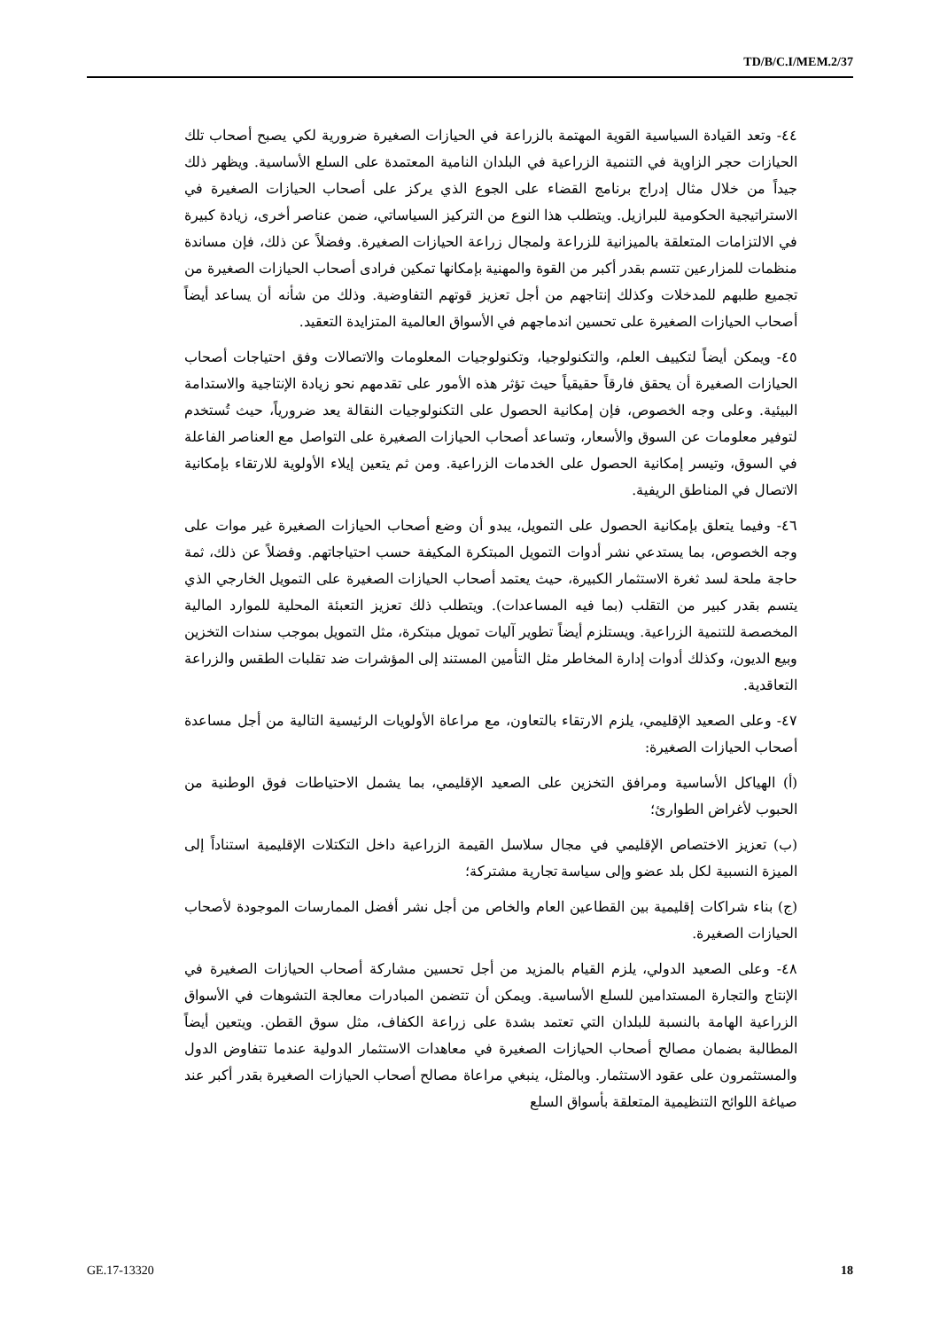TD/B/C.I/MEM.2/37
٤٤- وتعد القيادة السياسية القوية المهتمة بالزراعة في الحيازات الصغيرة ضرورية لكي يصبح أصحاب تلك الحيازات حجر الزاوية في التنمية الزراعية في البلدان النامية المعتمدة على السلع الأساسية. ويظهر ذلك جيداً من خلال مثال إدراج برنامج القضاء على الجوع الذي يركز على أصحاب الحيازات الصغيرة في الاستراتيجية الحكومية للبرازيل. ويتطلب هذا النوع من التركيز السياساتي، ضمن عناصر أخرى، زيادة كبيرة في الالتزامات المتعلقة بالميزانية للزراعة ولمجال زراعة الحيازات الصغيرة. وفضلاً عن ذلك، فإن مساندة منظمات للمزارعين تتسم بقدر أكبر من القوة والمهنية بإمكانها تمكين فرادى أصحاب الحيازات الصغيرة من تجميع طلبهم للمدخلات وكذلك إنتاجهم من أجل تعزيز قوتهم التفاوضية. وذلك من شأنه أن يساعد أيضاً أصحاب الحيازات الصغيرة على تحسين اندماجهم في الأسواق العالمية المتزايدة التعقيد.
٤٥- ويمكن أيضاً لتكييف العلم، والتكنولوجيا، وتكنولوجيات المعلومات والاتصالات وفق احتياجات أصحاب الحيازات الصغيرة أن يحقق فارقاً حقيقياً حيث تؤثر هذه الأمور على تقدمهم نحو زيادة الإنتاجية والاستدامة البيئية. وعلى وجه الخصوص، فإن إمكانية الحصول على التكنولوجيات النقالة يعد ضرورياً، حيث تُستخدم لتوفير معلومات عن السوق والأسعار، وتساعد أصحاب الحيازات الصغيرة على التواصل مع العناصر الفاعلة في السوق، وتيسر إمكانية الحصول على الخدمات الزراعية. ومن ثم يتعين إيلاء الأولوية للارتقاء بإمكانية الاتصال في المناطق الريفية.
٤٦- وفيما يتعلق بإمكانية الحصول على التمويل، يبدو أن وضع أصحاب الحيازات الصغيرة غير موات على وجه الخصوص، بما يستدعي نشر أدوات التمويل المبتكرة المكيفة حسب احتياجاتهم. وفضلاً عن ذلك، ثمة حاجة ملحة لسد ثغرة الاستثمار الكبيرة، حيث يعتمد أصحاب الحيازات الصغيرة على التمويل الخارجي الذي يتسم بقدر كبير من التقلب (بما فيه المساعدات). ويتطلب ذلك تعزيز التعبئة المحلية للموارد المالية المخصصة للتنمية الزراعية. ويستلزم أيضاً تطوير آليات تمويل مبتكرة، مثل التمويل بموجب سندات التخزين وبيع الديون، وكذلك أدوات إدارة المخاطر مثل التأمين المستند إلى المؤشرات ضد تقلبات الطقس والزراعة التعاقدية.
٤٧- وعلى الصعيد الإقليمي، يلزم الارتقاء بالتعاون، مع مراعاة الأولويات الرئيسية التالية من أجل مساعدة أصحاب الحيازات الصغيرة:
(أ) الهياكل الأساسية ومرافق التخزين على الصعيد الإقليمي، بما يشمل الاحتياطات فوق الوطنية من الحبوب لأغراض الطوارئ؛
(ب) تعزيز الاختصاص الإقليمي في مجال سلاسل القيمة الزراعية داخل التكتلات الإقليمية استناداً إلى الميزة النسبية لكل بلد عضو وإلى سياسة تجارية مشتركة؛
(ج) بناء شراكات إقليمية بين القطاعين العام والخاص من أجل نشر أفضل الممارسات الموجودة لأصحاب الحيازات الصغيرة.
٤٨- وعلى الصعيد الدولي، يلزم القيام بالمزيد من أجل تحسين مشاركة أصحاب الحيازات الصغيرة في الإنتاج والتجارة المستدامين للسلع الأساسية. ويمكن أن تتضمن المبادرات معالجة التشوهات في الأسواق الزراعية الهامة بالنسبة للبلدان التي تعتمد بشدة على زراعة الكفاف، مثل سوق القطن. ويتعين أيضاً المطالبة بضمان مصالح أصحاب الحيازات الصغيرة في معاهدات الاستثمار الدولية عندما تتفاوض الدول والمستثمرون على عقود الاستثمار. وبالمثل، ينبغي مراعاة مصالح أصحاب الحيازات الصغيرة بقدر أكبر عند صياغة اللوائح التنظيمية المتعلقة بأسواق السلع
GE.17-13320 18